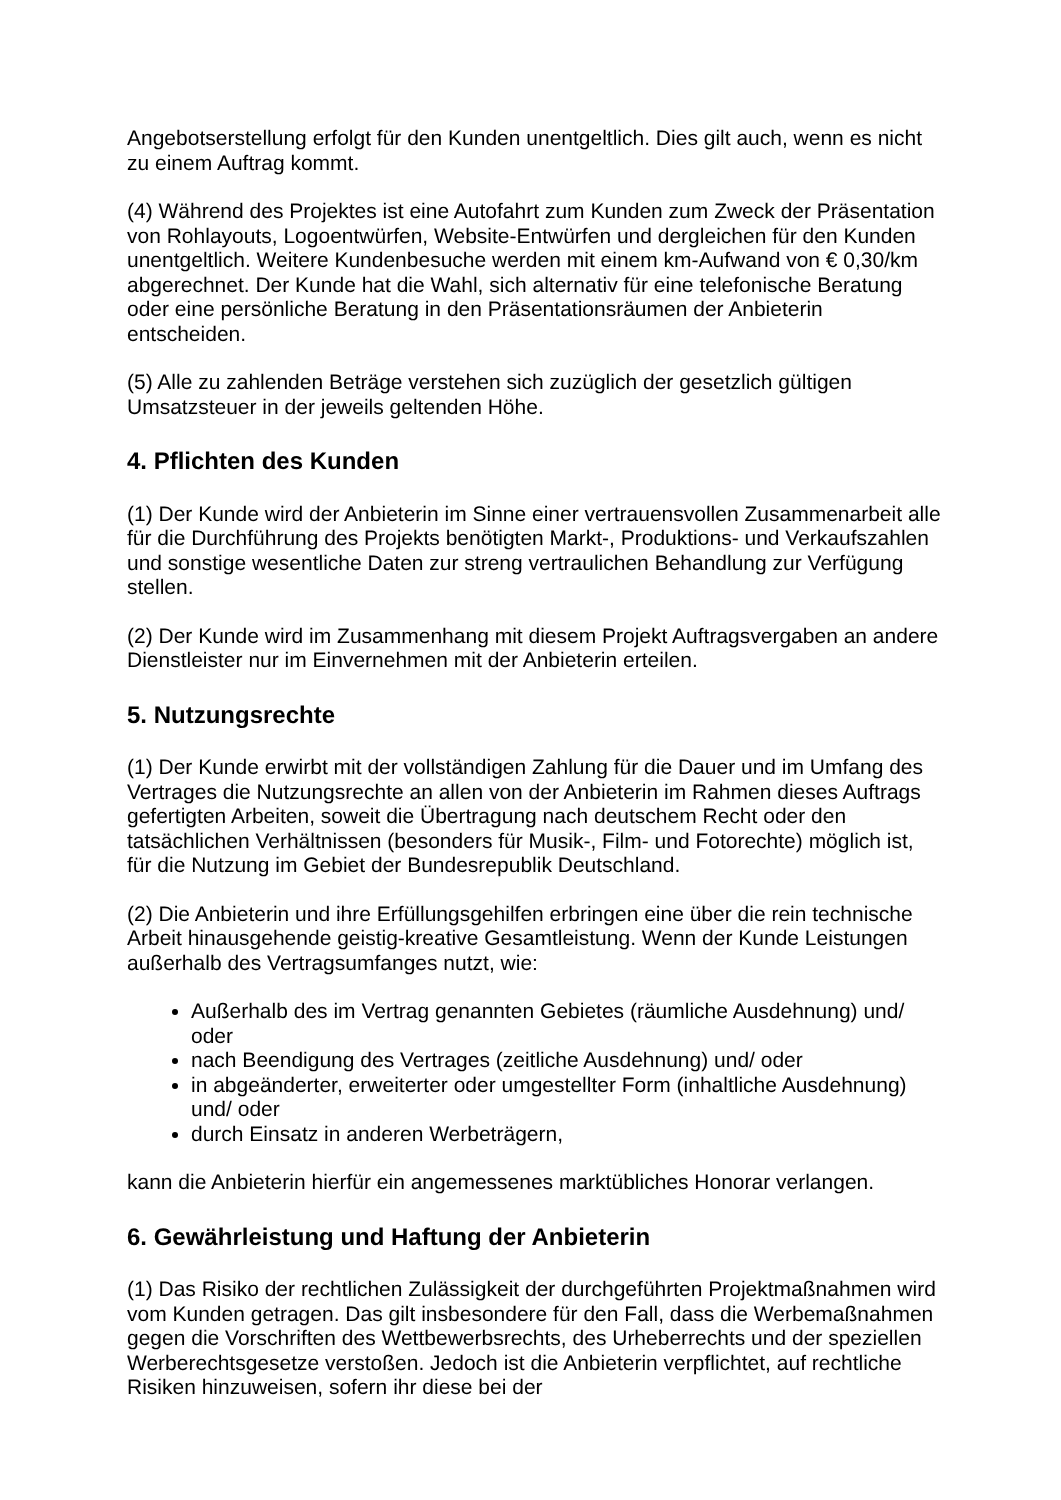Angebotserstellung erfolgt für den Kunden unentgeltlich. Dies gilt auch, wenn es nicht zu einem Auftrag kommt.
(4) Während des Projektes ist eine Autofahrt zum Kunden zum Zweck der Präsentation von Rohlayouts, Logoentwürfen, Website-Entwürfen und dergleichen für den Kunden unentgeltlich. Weitere Kundenbesuche werden mit einem km-Aufwand von € 0,30/km abgerechnet. Der Kunde hat die Wahl, sich alternativ für eine telefonische Beratung oder eine persönliche Beratung in den Präsentationsräumen der Anbieterin entscheiden.
(5) Alle zu zahlenden Beträge verstehen sich zuzüglich der gesetzlich gültigen Umsatzsteuer in der jeweils geltenden Höhe.
4. Pflichten des Kunden
(1) Der Kunde wird der Anbieterin im Sinne einer vertrauensvollen Zusammenarbeit alle für die Durchführung des Projekts benötigten Markt-, Produktions- und Verkaufszahlen und sonstige wesentliche Daten zur streng vertraulichen Behandlung zur Verfügung stellen.
(2) Der Kunde wird im Zusammenhang mit diesem Projekt Auftragsvergaben an andere Dienstleister nur im Einvernehmen mit der Anbieterin erteilen.
5. Nutzungsrechte
(1) Der Kunde erwirbt mit der vollständigen Zahlung für die Dauer und im Umfang des Vertrages die Nutzungsrechte an allen von der Anbieterin im Rahmen dieses Auftrags gefertigten Arbeiten, soweit die Übertragung nach deutschem Recht oder den tatsächlichen Verhältnissen (besonders für Musik-, Film- und Fotorechte) möglich ist, für die Nutzung im Gebiet der Bundesrepublik Deutschland.
(2) Die Anbieterin und ihre Erfüllungsgehilfen erbringen eine über die rein technische Arbeit hinausgehende geistig-kreative Gesamtleistung. Wenn der Kunde Leistungen außerhalb des Vertragsumfanges nutzt, wie:
Außerhalb des im Vertrag genannten Gebietes (räumliche Ausdehnung) und/ oder
nach Beendigung des Vertrages (zeitliche Ausdehnung) und/ oder
in abgeänderter, erweiterter oder umgestellter Form (inhaltliche Ausdehnung) und/ oder
durch Einsatz in anderen Werbeträgern,
kann die Anbieterin hierfür ein angemessenes marktübliches Honorar verlangen.
6. Gewährleistung und Haftung der Anbieterin
(1) Das Risiko der rechtlichen Zulässigkeit der durchgeführten Projektmaßnahmen wird vom Kunden getragen. Das gilt insbesondere für den Fall, dass die Werbemaßnahmen gegen die Vorschriften des Wettbewerbsrechts, des Urheberrechts und der speziellen Werberechtsgesetze verstoßen. Jedoch ist die Anbieterin verpflichtet, auf rechtliche Risiken hinzuweisen, sofern ihr diese bei der